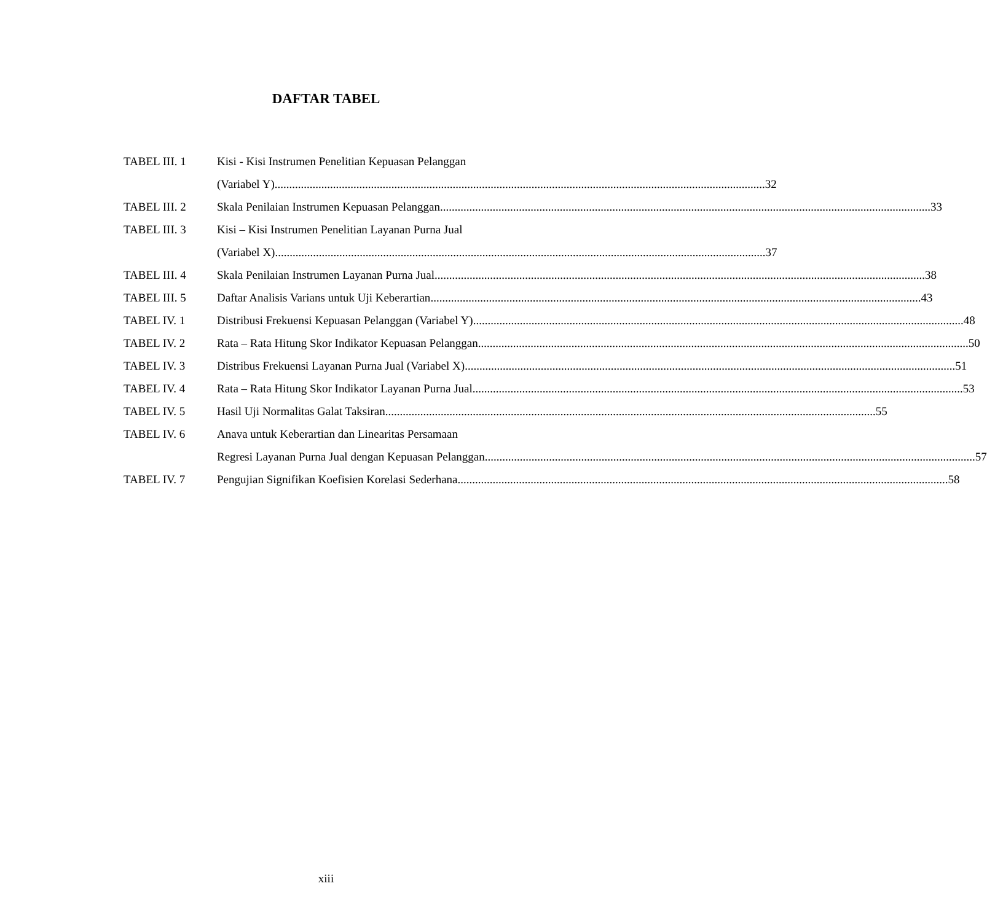DAFTAR TABEL
TABEL III. 1 Kisi - Kisi Instrumen Penelitian Kepuasan Pelanggan
(Variabel Y) 32
TABEL III. 2 Skala Penilaian Instrumen Kepuasan Pelanggan 33
TABEL III. 3 Kisi – Kisi Instrumen Penelitian Layanan Purna Jual
(Variabel X) 37
TABEL III. 4 Skala Penilaian Instrumen Layanan Purna Jual 38
TABEL III. 5 Daftar Analisis Varians untuk Uji Keberartian 43
TABEL IV. 1 Distribusi Frekuensi Kepuasan Pelanggan (Variabel Y) 48
TABEL IV. 2 Rata – Rata Hitung Skor Indikator Kepuasan Pelanggan 50
TABEL IV. 3 Distribus Frekuensi Layanan Purna Jual (Variabel X) 51
TABEL IV. 4 Rata – Rata Hitung Skor Indikator Layanan Purna Jual 53
TABEL IV. 5 Hasil Uji Normalitas Galat Taksiran 55
TABEL IV. 6 Anava untuk Keberartian dan Linearitas Persamaan
Regresi Layanan Purna Jual dengan Kepuasan Pelanggan 57
TABEL IV. 7 Pengujian Signifikan Koefisien Korelasi Sederhana 58
xiii